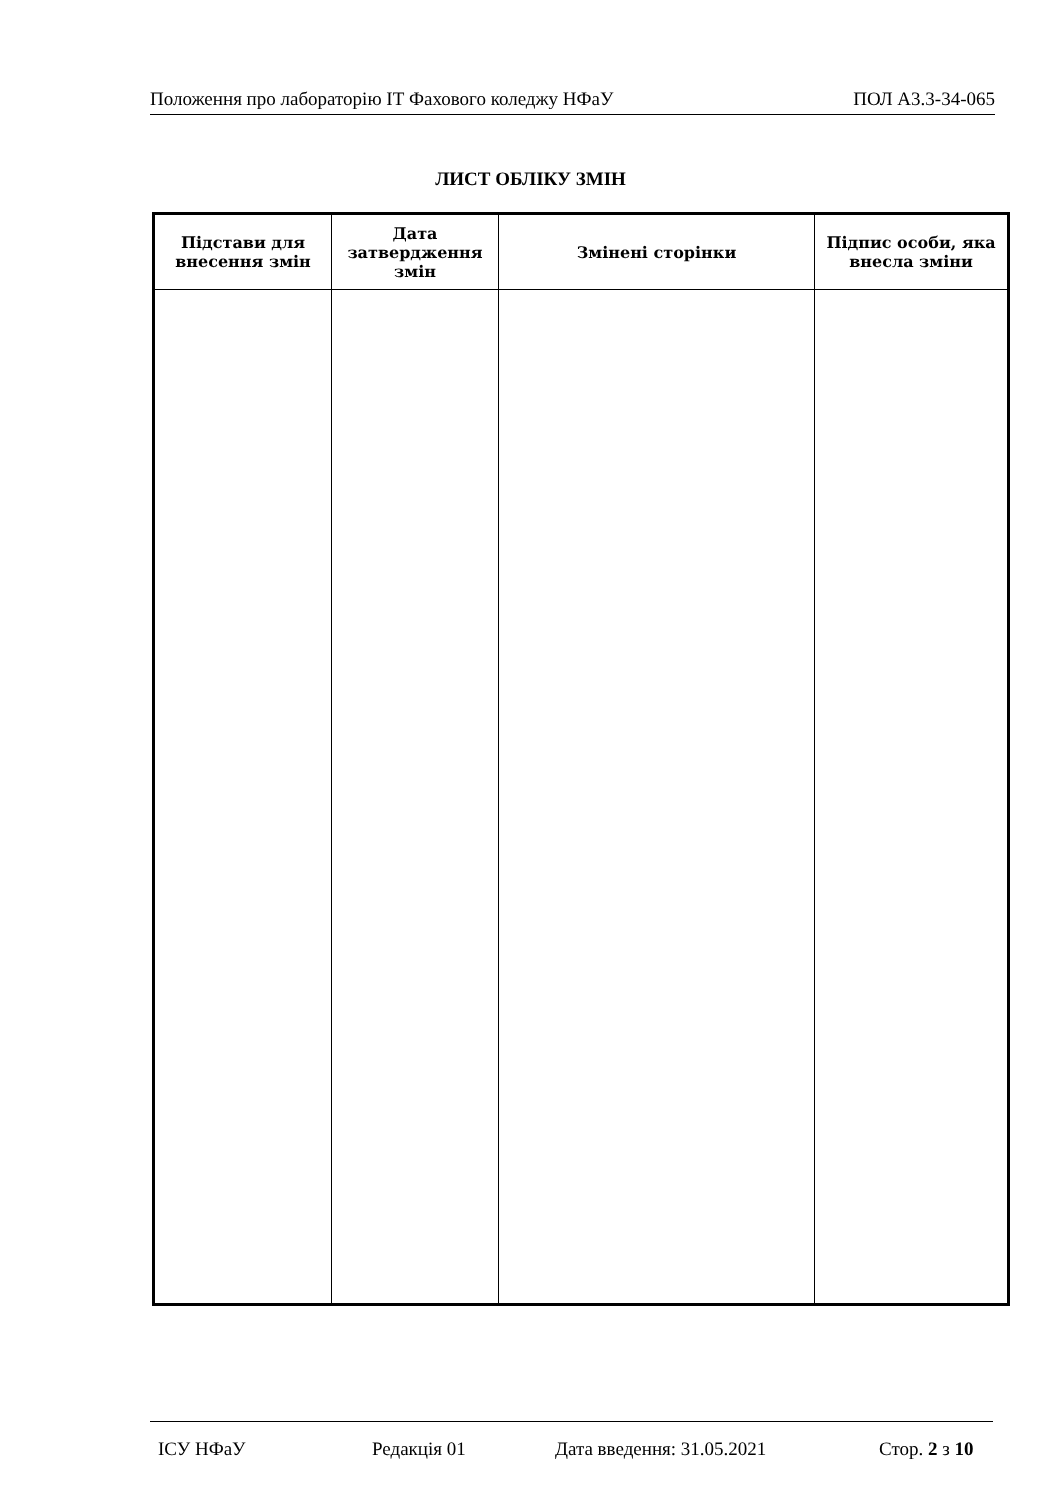Положення про лабораторію ІТ Фахового коледжу НФаУ ПОЛ А3.3-34-065
ЛИСТ ОБЛІКУ ЗМІН
| Підстави для внесення змін | Дата затвердження змін | Змінені сторінки | Підпис особи, яка внесла зміни |
| --- | --- | --- | --- |
ІСУ НФаУ Редакція 01 Дата введення: 31.05.2021 Стор. 2 з 10